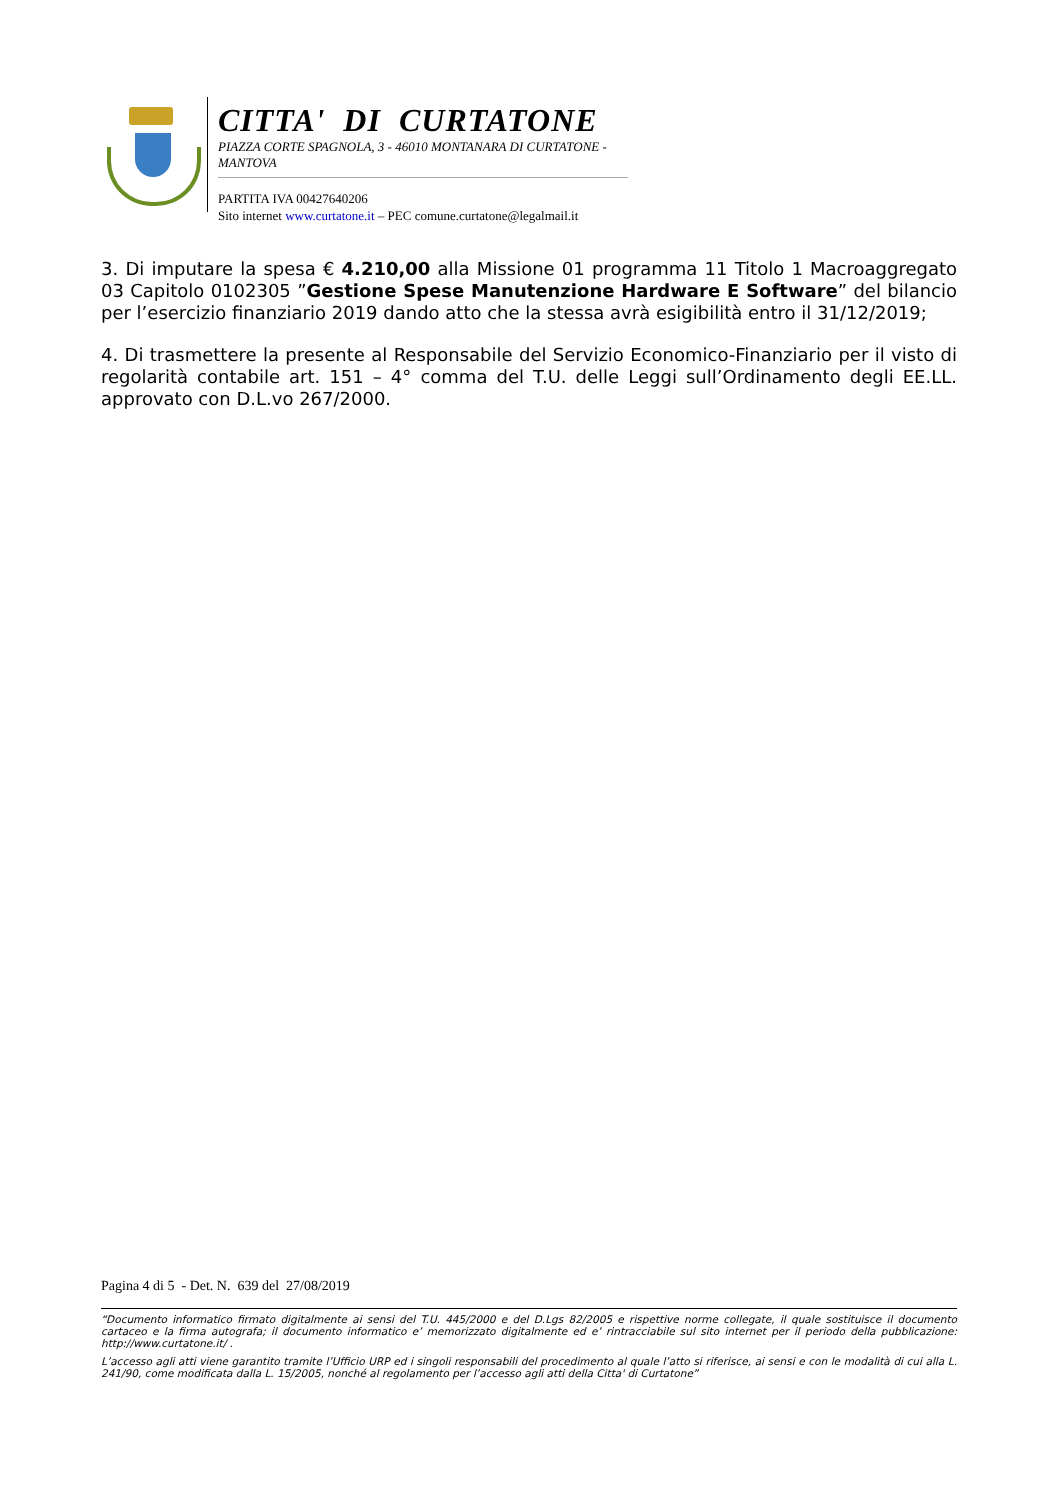CITTA' DI CURTATONE
PIAZZA CORTE SPAGNOLA, 3 - 46010 MONTANARA DI CURTATONE - MANTOVA
PARTITA IVA 00427640206
Sito internet www.curtatone.it – PEC comune.curtatone@legalmail.it
3. Di imputare la spesa € 4.210,00 alla Missione 01 programma 11 Titolo 1 Macroaggregato 03 Capitolo 0102305 ”Gestione Spese Manutenzione Hardware E Software” del bilancio per l’esercizio finanziario 2019 dando atto che la stessa avrà esigibilità entro il 31/12/2019;
4. Di trasmettere la presente al Responsabile del Servizio Economico-Finanziario per il visto di regolarità contabile art. 151 – 4° comma del T.U. delle Leggi sull’Ordinamento degli EE.LL. approvato con D.L.vo 267/2000.
Pagina 4 di 5 - Det. N. 639 del 27/08/2019
“Documento informatico firmato digitalmente ai sensi del T.U. 445/2000 e del D.Lgs 82/2005 e rispettive norme collegate, il quale sostituisce il documento cartaceo e la firma autografa; il documento informatico e’ memorizzato digitalmente ed e’ rintracciabile sul sito internet per il periodo della pubblicazione: http://www.curtatone.it/ .
L’accesso agli atti viene garantito tramite l’Ufficio URP ed i singoli responsabili del procedimento al quale l’atto si riferisce, ai sensi e con le modalità di cui alla L. 241/90, come modificata dalla L. 15/2005, nonché al regolamento per l’accesso agli atti della Citta' di Curtatone”